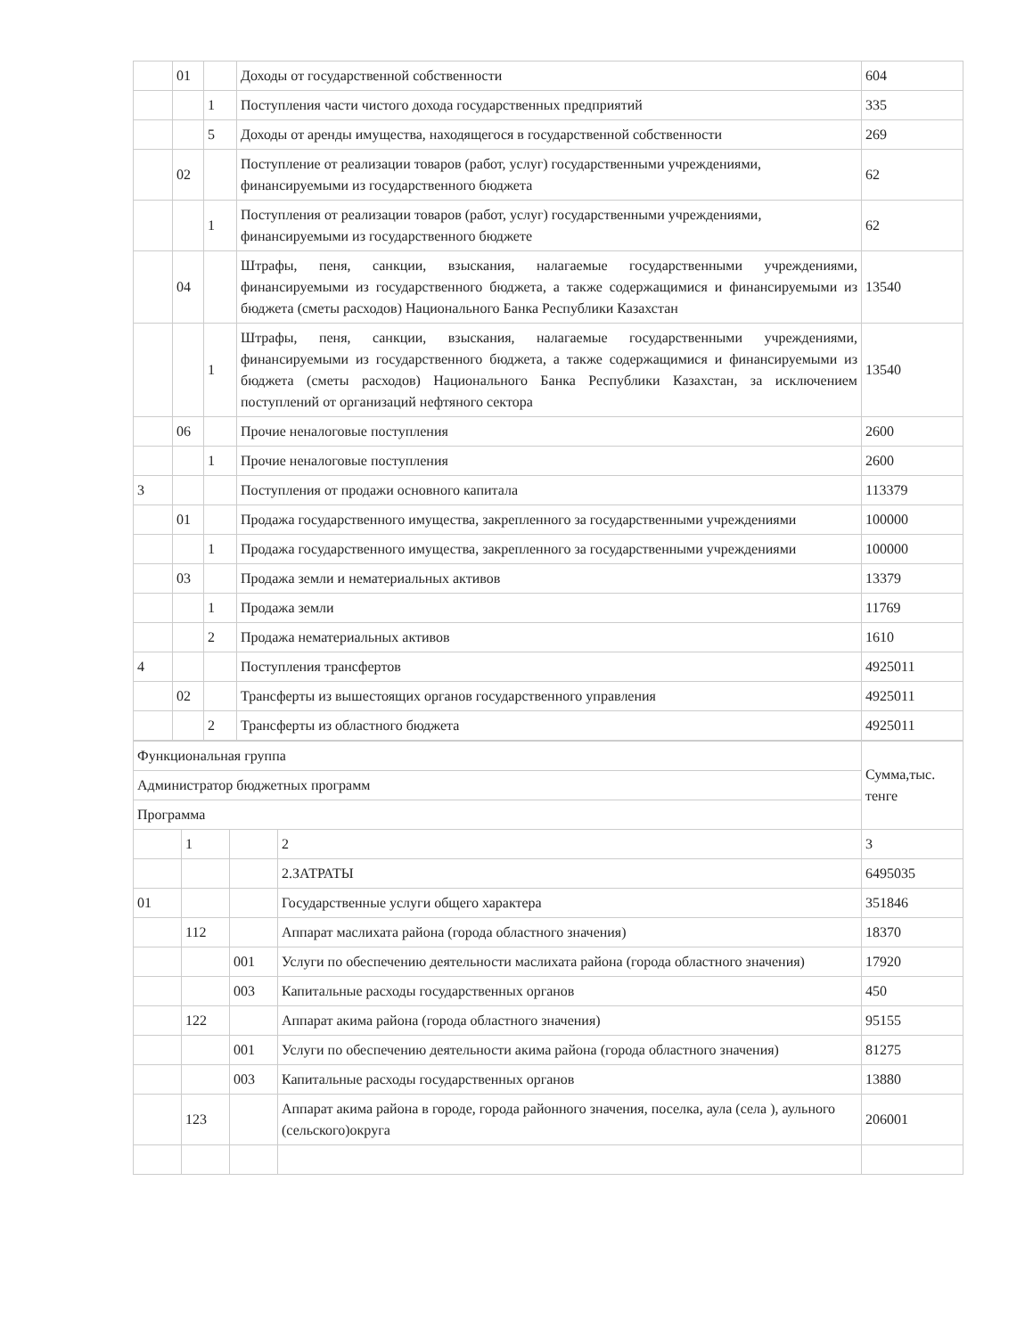| | 01 | | Доходы от государственной собственности | 604 |
| | | 1 | Поступления части чистого дохода государственных предприятий | 335 |
| | | 5 | Доходы от аренды имущества, находящегося в государственной собственности | 269 |
| | 02 | | Поступление от реализации товаров (работ, услуг) государственными учреждениями, финансируемыми из государственного бюджета | 62 |
| | | 1 | Поступления от реализации товаров (работ, услуг) государственными учреждениями, финансируемыми из государственного бюджете | 62 |
| | 04 | | Штрафы, пеня, санкции, взыскания, налагаемые государственными учреждениями, финансируемыми из государственного бюджета, а также содержащимися и финансируемыми из бюджета (сметы расходов) Национального Банка Республики Казахстан | 13540 |
| | | 1 | Штрафы, пеня, санкции, взыскания, налагаемые государственными учреждениями, финансируемыми из государственного бюджета, а также содержащимися и финансируемыми из бюджета (сметы расходов) Национального Банка Республики Казахстан, за исключением поступлений от организаций нефтяного сектора | 13540 |
| | 06 | | Прочие неналоговые поступления | 2600 |
| | | 1 | Прочие неналоговые поступления | 2600 |
| 3 | | | Поступления от продажи основного капитала | 113379 |
| | 01 | | Продажа государственного имущества, закрепленного за государственными учреждениями | 100000 |
| | | 1 | Продажа государственного имущества, закрепленного за государственными учреждениями | 100000 |
| | 03 | | Продажа земли и нематериальных активов | 13379 |
| | | 1 | Продажа земли | 11769 |
| | | 2 | Продажа нематериальных активов | 1610 |
| 4 | | | Поступления трансфертов | 4925011 |
| | 02 | | Трансферты из вышестоящих органов государственного управления | 4925011 |
| | | 2 | Трансферты из областного бюджета | 4925011 |
| Функциональная группа | | | | Сумма,тыс. тенге |
| Администратор бюджетных программ | | | | |
| Программа | | | | |
| | 1 | | 2 | 3 |
| | | | 2.ЗАТРАТЫ | 6495035 |
| 01 | | | Государственные услуги общего характера | 351846 |
| | 112 | | Аппарат маслихата района (города областного значения) | 18370 |
| | | 001 | Услуги по обеспечению деятельности маслихата района (города областного значения) | 17920 |
| | | 003 | Капитальные расходы государственных органов | 450 |
| | 122 | | Аппарат акима района (города областного значения) | 95155 |
| | | 001 | Услуги по обеспечению деятельности акима района (города областного значения) | 81275 |
| | | 003 | Капитальные расходы государственных органов | 13880 |
| | 123 | | Аппарат акима района в городе, города районного значения, поселка, аула (села ), аульного (сельского)округа | 206001 |